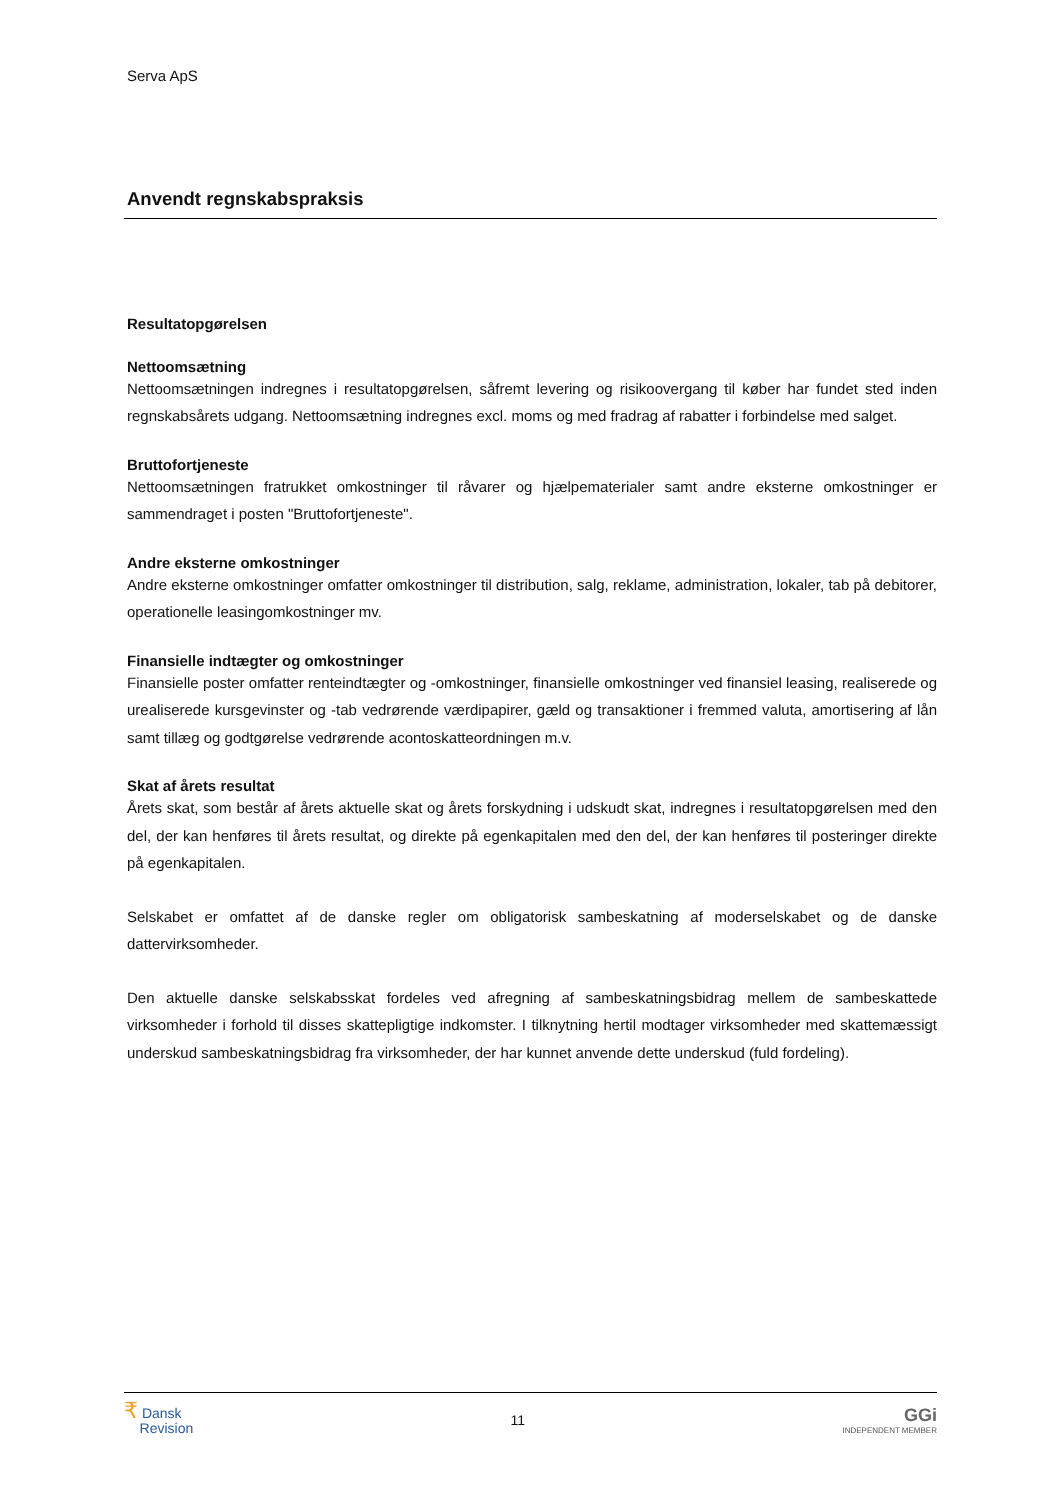Serva ApS
Anvendt regnskabspraksis
Resultatopgørelsen
Nettoomsætning
Nettoomsætningen indregnes i resultatopgørelsen, såfremt levering og risikoovergang til køber har fundet sted inden regnskabsårets udgang. Nettoomsætning indregnes excl. moms og med fradrag af rabatter i forbindelse med salget.
Bruttofortjeneste
Nettoomsætningen fratrukket omkostninger til råvarer og hjælpematerialer samt andre eksterne omkostninger er sammendraget i posten "Bruttofortjeneste".
Andre eksterne omkostninger
Andre eksterne omkostninger omfatter omkostninger til distribution, salg, reklame, administration, lokaler, tab på debitorer, operationelle leasingomkostninger mv.
Finansielle indtægter og omkostninger
Finansielle poster omfatter renteindtægter og -omkostninger, finansielle omkostninger ved finansiel leasing, realiserede og urealiserede kursgevinster og -tab vedrørende værdipapirer, gæld og transaktioner i fremmed valuta, amortisering af lån samt tillæg og godtgørelse vedrørende acontoskatteordningen m.v.
Skat af årets resultat
Årets skat, som består af årets aktuelle skat og årets forskydning i udskudt skat, indregnes i resultatopgørelsen med den del, der kan henføres til årets resultat, og direkte på egenkapitalen med den del, der kan henføres til posteringer direkte på egenkapitalen.
Selskabet er omfattet af de danske regler om obligatorisk sambeskatning af moderselskabet og de danske dattervirksomheder.
Den aktuelle danske selskabsskat fordeles ved afregning af sambeskatningsbidrag mellem de sambeskattede virksomheder i forhold til disses skattepligtige indkomster. I tilknytning hertil modtager virksomheder med skattemæssigt underskud sambeskatningsbidrag fra virksomheder, der har kunnet anvende dette underskud (fuld fordeling).
₹ Dansk
Revision
11
GGi
INDEPENDENT MEMBER